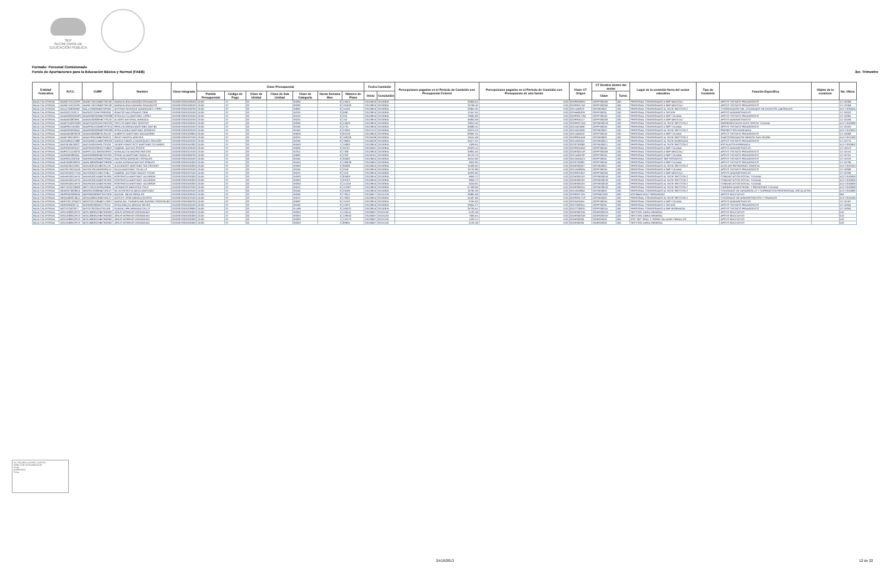SEP
SECRETARÍA DE
EDUCACIÓN PÚBLICA
Formato: Personal Comisionado
Fondo de Aportaciones para la Educación Básica y Normal (FAEB)
3er. Trimestre
| Entidad Federativa | R.F.C. | CURP | Nombre | Clave integrada | Clave Presupuestal | | | | | | | Fecha Comisión | | Percepciones pagadas en el Periodo de Comisión con Presupuesto Federal | Percepciones pagadas en el Periodo de Comisión con Presupuesto de otra fuente | Clave CT Origen | CT Destino dentro del sector | | Lugar de la comisión fuera del sector educativo | Tipo de Comisión | Función Específica | Objeto de la comision | No. Oficio |
| --- | --- | --- | --- | --- | --- | --- | --- | --- | --- | --- | --- | --- | --- | --- | --- | --- | --- | --- | --- | --- | --- | --- | --- |
| | | | | | Partida Presupuestal | Código de Pago | Clave de Unidad | Clave de Sub Unidad | Clave de Categoría | Horas Semana Mes | Número de Plaza | Inicio | Conclusión | | | | Clave | Turno | | | | | |
| BAJA CALIFORNIA | MAGE740113DP4 | MAGE740113MBCGRL00 | MARIA ELENA MAGAÑA GRANADOS | 02403070301028100 | 10401 | 07 | 02 | | E0281 | 0 | 44623 | 20120816 | 20130815 | 25859.54 | 0.00 | 02DPR0083U | 02FPF0002M | 400 | PERSONAL COMISIONADO A SEP MEXICALI | | APOYO TECNICO PEDAGOGICO | | 12-13/358 |
| BAJA CALIFORNIA | MAGE740113DP4 | MAGE740113MBCGRL00 | MARIA ELENA MAGAÑA GRANADOS | 02403070301028100 | 10401 | 07 | 02 | | E0281 | 0 | 101833 | 20120816 | 20130815 | 19708.46 | 0.00 | 02DPR0175K | 02FPF0002M | 400 | PERSONAL COMISIONADO A SEP MEXICALI | | APOYO TECNICO PEDAGOGICO | | 12-13/358 |
| BAJA CALIFORNIA | MALA700826H60 | MALA700826HBCNPN05 | ANTONIO ENRIQUE MANRIQUEZ LOPEZ | 02403070301028700 | 10401 | 07 | 02 | | E0687 | 0 | 15436 | 20120816 | 20130815 | 26804.35 | 0.00 | 02FUA0007F | 02FGE0002I | 100 | PERSONAL COMISIONADO AL SNTE SECCION 2 | | COORDINADOR DEL COLEGIADO DE ASUNTOS LABORALES | | A12-13/30505 |
| BAJA CALIFORNIA | MAOI621216374 | MAOI621216HYSRRG05 | IGNACIO MALDONADO ORIA | 02403070301026100 | 10401 | 07 | 02 | | A0761 | 0 | 5997 | 20120816 | 20130815 | 12457.04 | 0.00 | 02FHH0007E | 02FPF0003L | 100 | PERSONAL COMISIONADO A TECATE | | APOYO ADMINISTRATIVO | | 12-13/022 |
| BAJA CALIFORNIA | MAMR680303MP4 | MAMR680303MBCRRS08 | ROSA ELICA MARTINEZ LOPEZ | 02403070301020100 | 10401 | 07 | 02 | | E0121 | 0 | 325 | 20120816 | 20130815 | 70684.80 | 0.00 | 02DPR0173M | 02FPF0004K | 100 | PERSONAL COMISIONADO A SEP TIJUANA | | APOYO TECNICO PEDAGOGICO | | 12-13/094 |
| BAJA CALIFORNIA | MAMA630830HA | MAMA630830HBCYRL06 | ALVARO MAYORAL MIRANDA | 02403070301020100 | 10401 | 07 | 02 | | E0221 | 0 | 753 | 20120816 | 20130815 | 36802.58 | 0.00 | 02DPR0111Y | 02FPF0002M | 100 | PERSONAL COMISIONADO A SEP MEXICALI | | APOYO ADMINISTRATIVO | | 12-13/186 |
| BAJA CALIFORNIA | MAMC6402018R8 | MAMC640201HNTRNC00 | CECILIO MARTINEZ MONTES | 02403070301028100 | 10401 | 07 | 02 | | E0281 | 0 | 44628 | 20120816 | 20130815 | 19812.46 | 0.00 | 02DPR0715Q | 02FGE0004G | 100 | PERSONAL COMISIONADO AL SNTE SECCION 2 | | REPRESENTANTE ANTE ISSSTE TIJUANA | | A12-13/40686 |
| BAJA CALIFORNIA | MAMP651104825 | MAMP651104MBCRCR13 | PERLA EUGENIA MARTINEZ MACIEL | 02403070301020100 | 10401 | 07 | 02 | | E0181 | 0 | 2731 | 20120816 | 20130815 | 59680.34 | 0.00 | 02DJN0186E | 02FPF0004K | 100 | PERSONAL COMISIONADO A SEP TIJUANA | | APOYO TECNICO PEDAGOGICO | | 12-13/181 |
| BAJA CALIFORNIA | MAMR660609MA | MAMR660609MBCRRS09 | ROSA AUDEA MARTINEZ MORENO | 02403070301020100 | 10401 | 07 | 02 | | E0181 | 0 | 22036 | 20121212 | 20130815 | 25975.22 | 0.00 | 02DJN0100D | 02FGE0002I | 100 | PERSONAL COMISIONADO AL SNTE SECCION 2 | | PRESECCION ENSENADA | | A12-13/43694 |
| BAJA CALIFORNIA | MAMA650828228 | MAMA650828HSLRNL02 | ALBERTO MARTINEZ MANJARREZ | 02403070301026900 | 10401 | 07 | 02 | | E0629 | 0 | 65138 | 20120816 | 20130815 | 83994.34 | 0.00 | 02FUA0004C | 02FPF0004K | 100 | PERSONAL COMISIONADO A SEP TIJUANA | | APOYO TECNICO PEDAGOGICO | | 12-13/068 |
| BAJA CALIFORNIA | MAMI790519RS1 | MAMI790519HBCRNR10 | ISRAC MARTIN MONTES | 02403070301022100 | 10401 | 07 | 02 | | E0221 | 0 | 109339 | 20130408 | 20130815 | 16544.58 | 0.00 | 02DPR0164E | 02FGE0002I | 400 | PERSONAL COMISIONADO AL SNTE SECCION 2 | | SUBCOORDINADOR REGION SAN FELIPE | | A13-13/43480 |
| BAJA CALIFORNIA | MAOA850114888 | MAOA850114MBCRRD05 | ADEIDA FABIOLA MANRIQUEZ ORDUÑO | 02403070301020100 | 10401 | 07 | 02 | | E0181 | 0 | 78659 | 20130529 | 20130815 | 25677.62 | 0.00 | 02DJN0349Z | 02FGE0001J | 100 | PERSONAL COMISIONADO AL SNTE ENSENADA | | APOYO TECNICO PEDAGOGICO | | 12-13/775 |
| BAJA CALIFORNIA | MAOJ640519622 | MAOJ640519HSLCRV06 | JAVIER FRANCISCO MARTINEZ OLIVARES | 02403070301046300 | 10401 | 07 | 02 | | E0463 | 1 | 15006 | 20120816 | 20130815 | 1009.64 | 0.00 | 02DST0008D | 02FGE0001J | 100 | PERSONAL COMISIONADO AL SNTE SECCION 2 | | ESCALAFON ENSENADA | | A12-13/40852 |
| BAJA CALIFORNIA | MAPG620329L87 | MAPG620329HNTCNB02 | GABRIEL MACIAS PONCE | 02403070301028100 | 10401 | 07 | 02 | | E0281 | 0 | 30761 | 20130301 | 20130815 | 26023.44 | 0.00 | 02DPR0465D | 02FPF0004K | 100 | PERSONAL COMISIONADO A SEP TIJUANA | | APOYO ADMINISTRATIVO | | 12-13/573 |
| BAJA CALIFORNIA | MAPN711113MT6 | MAPN711113MGSDSR02 | NORA ALICIA MADRID PASTOR | 02403070301023100 | 10401 | 07 | 02 | | E2311 | 0 | 7208 | 20120816 | 20130815 | 20861.50 | 0.00 | 02DES0014R | 02FPF0002M | 100 | PERSONAL COMISIONADO A SEP MEXICALI | | APOYO TECNICO PEDAGOGICO | | 12-13/444 |
| BAJA CALIFORNIA | MARR600809QA | MARR600809MBCRDS01 | ROSALVA MARTINEZ RADILLA | 02403070301068700 | 10401 | 07 | 02 | | E0687 | 0 | 2232 | 20130101 | 20130815 | 35123.79 | 0.00 | 02FUA0012P | 02FPF0004K | 100 | PERSONAL COMISIONADO A SEP TIJUANA | | APOYO TECNICO PEDAGOGICO | | 12-13/751 |
| BAJA CALIFORNIA | MARR611025946 | MARR611025MBCRSN01 | ANA ROSA MARQUEZ ROSALES | 02403070301020100 | 10401 | 07 | 02 | | E0181 | 0 | 95566 | 20120816 | 20130815 | 45512.09 | 0.00 | 02DJN0451S | 02FPF0005J | 100 | PERSONAL COMISIONADO SEP ROSARITO | | APOYO TECNICO PEDAGOGICO | | 12-13/219 |
| BAJA CALIFORNIA | MARL860929R26 | MARL860929MBCCBR08 | LAURA ADRIANA MACIAS ROBLES | 02403070301046300 | 10401 | 07 | 02 | | E0463 | 5 | 106638 | 20120604 | 20130815 | 6052.95 | 0.00 | 02DST0038Y | 02FPF0004K | 400 | PERSONAL COMISIONADO A SEP TIJUANA | | APOYO TECNICO PEDAGOGICO | | 12-13/795 |
| BAJA CALIFORNIA | MASA630424694 | MASA630424HBCRLL05 | ALEJANDRO MARTINEZ SOLORZANO | 02403070301036300 | 10401 | 07 | 02 | | E0363 | 6 | 95008 | 20120816 | 20130815 | 10409.50 | 0.00 | 02DES0052T | 02FGE0002I | 100 | PERSONAL COMISIONADO AL SNTE SECCION 2 | | AUXILIAR PATRIMONIO SINDICAL | | A12-13/40404 |
| BAJA CALIFORNIA | MATG570613AU9 | MATG570613MSRRRL04 | GILDA MARTINEZ TRUJILLO | 02403070301020100 | 10401 | 07 | 02 | | E0181 | 0 | 2640 | 20120816 | 20130815 | 19732.88 | 0.00 | 02DJN0090N | 02FPF0004K | 100 | PERSONAL COMISIONADO A SEP TIJUANA | | APOYO TECNICO PEDAGOGICO | | 12-13/099 |
| BAJA CALIFORNIA | MATG630317CG5 | MATG630317HBCZVB17 | GABRIEL ANTONIO MAZAS TOVAR | 02403070301022100 | 10401 | 07 | 02 | | E0221 | 0 | 1515 | 20120816 | 20130815 | 45922.60 | 0.00 | 02DPR0781F | 02FPF0002M | 100 | PERSONAL COMISIONADO A SEP MEXICALI | | APOYO ADMINISTRATIVO | | 12-13/330 |
| BAJA CALIFORNIA | MAVH640614HY5 | MAVH640614MBCRLR06 | HORTENCIA MARTINEZ VALVERDE | 02403070301036300 | 10401 | 07 | 02 | | E0363 | 4 | 82569 | 20120816 | 20130815 | 8950.72 | 0.00 | 02DES0010V | 02FGE0004G | 100 | PERSONAL COMISIONADO AL SNTE SECCION 2 | | COMUNICACION SOCIAL TIJUANA | | A12-13/40659 |
| BAJA CALIFORNIA | MAVH640614HY5 | MAVH640614MBCRLR06 | HORTENCIA MARTINEZ VALVERDE | 02403070301036300 | 10401 | 07 | 02 | | E0363 | 4 | 93762 | 20120816 | 20130815 | 8950.72 | 0.00 | 02DES0010V | 02FGE0004G | 100 | PERSONAL COMISIONADO AL SNTE SECCION 2 | | COMUNICACION SOCIAL TIJUANA | | A12-13/40659 |
| BAJA CALIFORNIA | MAVH640614HY5 | MAVH640614MBCRLR06 | HORTENCIA MARTINEZ VALVERDE | 02403070301036300 | 10401 | 07 | 02 | | E0363 | 3 | 114119 | 20120816 | 20130815 | 6640.81 | 0.00 | 02DES0010V | 02FGE0004G | 100 | PERSONAL COMISIONADO AL SNTE SECCION 2 | | COMUNICACION SOCIAL TIJUANA | | A12-13/40659 |
| BAJA CALIFORNIA | MECL601013BG6 | MECL601013HSNZRB05 | LEONARDO MENDOZA CRUZ | 02403070301022100 | 10401 | 07 | 02 | | E0221 | 0 | 112307 | 20120816 | 20130815 | 57408.58 | 0.00 | 02DES0051U | 02FGE0004G | 100 | PERSONAL COMISIONADO AL SNTE SECCION 2 | | CARRERA MAGISTERIAL Y PENSIONES TIJUANA | | A12-13/40658 |
| BAJA CALIFORNIA | MEMS670609815 | MEMS670609MBCZRL07 | SILVIA PATRICIA MEZA MARTINEZ | 02403070301020100 | 10401 | 07 | 02 | | E0181 | 0 | 29498 | 20120816 | 20130815 | 19784.39 | 0.00 | 02DJN0389A | 02FGE0002I | 100 | PERSONAL COMISIONADO AL SNTE SECCION 2 | | COLEGIADO DE DESARROLLO Y SUPERACION PROFESIONAL ESCALAFON | | A12-13/40886 |
| BAJA CALIFORNIA | MEPR650908H65 | MEPR650908HCRJCQ09 | RAQUEL MEJIA PERALES | 02403070301028100 | 10401 | 07 | 02 | | E0281 | 0 | 72813 | 20130617 | 20131215 | 29884.58 | 0.00 | 02DPR0710V | 02FPB0702R | 200 | ESTEBAN RUIZ FERNANDEZ | | APOYO EDUCATIVO | | 804 |
| BAJA CALIFORNIA | MEQA580913BJ4 | MEQA580913HBCDRL07 | ADOLFO JOSE MEDINA QUIROZ | 02403070301022100 | 10401 | 07 | 02 | | E0221 | 0 | 72602 | 20120816 | 20130815 | 45487.68 | 0.00 | 02DPR0171O | 02FGE0002I | 100 | PERSONAL COMISIONADO AL SNTE SECCION 2 | | COLEGIADO DE ADMINISTRACION Y FINANZAS | | A12-13/40459 |
| BAJA CALIFORNIA | MERC621229M73 | MERC621229MBCLDR07 | MARIA DEL CARMEN MELENDREZ RODRIGUEZ | 02403070301068700 | 10401 | 07 | 02 | | E0687 | 0 | 75756 | 20120816 | 20130815 | 9755.62 | 0.00 | 02DIN0105H | 02FPF0004K | 100 | PERSONAL COMISIONADO A SEP TIJUANA | | APOYO ADMINISTRATIVO | | 12-13/467 |
| BAJA CALIFORNIA | MIRR600306T44 | MIRR600306MNTYSS12 | ROSA IMELDA MEDINA REYES | 02403070301020100 | 10401 | 07 | 02 | | E0181 | 0 | 12223 | 20120816 | 20130815 | 33654.27 | 0.00 | 02DTN0001U | 02FPF0003L | 100 | PERSONAL COMISIONADO A TECATE | | APOYO TECNICO PEDAGOGICO | | 12-13/555 |
| BAJA CALIFORNIA | MIOT670623977 | MIOT670623MJCRLD08 | GUADALUPE MIRANDA TELLO | 02403070301028900 | 10401 | 07 | 02 | | E1489 | 0 | 105327 | 20120816 | 20130815 | 25705.54 | 0.00 | 02DCC0093Y | 02FPF0001N | 400 | PERSONAL COMISIONADO A SEP ENSENADA | | APOYO TECNICO PEDAGOGICO | | 12-13/063 |
| BAJA CALIFORNIA | MODJ680812RV3 | MODJ680812HBCRMS06 | JESUS MORENO DOMINGUEZ | 02403070301036300 | 10401 | 07 | 02 | | E0363 | 4 | 126411 | 20130507 | 20131102 | 6132.48 | 0.00 | 02DES0031H | 02DES0031H | 100 | SECCION DARIA GENERAL | | APOYO EDUCATIVO | | 542 |
| BAJA CALIFORNIA | MODJ680812RV3 | MODJ680812HBCRMS06 | JESUS MORENO DOMINGUEZ | 02403070301036300 | 10401 | 07 | 02 | | E0363 | 5 | 129632 | 20130507 | 20131102 | 7665.64 | 0.00 | 02DES0031H | 02DES0031H | 100 | SECCION DARIA GENERAL | | APOYO EDUCATIVO | | 542 |
| BAJA CALIFORNIA | MODJ680812RV3 | MODJ680812HBCRMS06 | JESUS MORENO DOMINGUEZ | 02403070301036300 | 10401 | 07 | 02 | | E0363 | 1 | 131179 | 20130507 | 20131102 | 1533.14 | 0.00 | 02DES0026I | 02DES0026I | 200 | ESC SEC GRAL 2 JORGE SALAZAR CEBALLOS | | APOYO EDUCATIVO | | 542 |
| BAJA CALIFORNIA | MODJ680812RV3 | MODJ680812HBCRMS06 | JESUS MORENO DOMINGUEZ | 02403070301036300 | 10401 | 07 | 02 | | E0363 | 4 | 89955 | 20130507 | 20131102 | 6132.48 | 0.00 | 02DES0026I | 02DES0026I | 100 | SECCION DARIA GENERAL | | APOYO EDUCATIVO | | 542 |
LIC. RICARDO ALFARO CASTRO
DIRECTOR DE PLANEACIÓN
Firma
SUPERVISÓ
Firma
24/10/2013 12 de 22